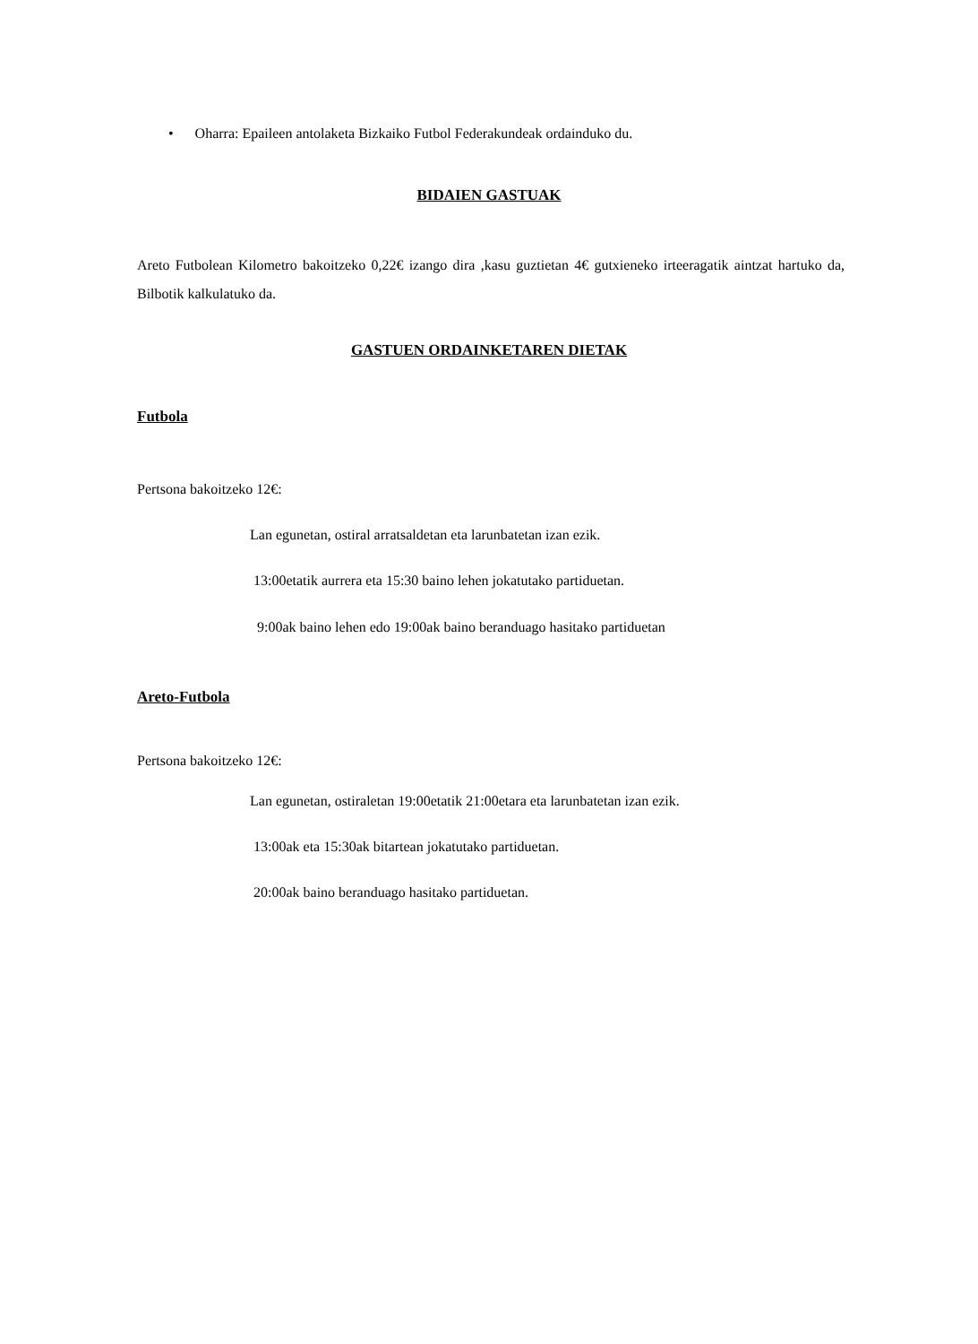• Oharra: Epaileen antolaketa Bizkaiko Futbol Federakundeak ordainduko du.
BIDAIEN GASTUAK
Areto Futbolean Kilometro bakoitzeko 0,22€ izango dira ,kasu guztietan 4€ gutxieneko irteeragatik aintzat hartuko da, Bilbotik kalkulatuko da.
GASTUEN ORDAINKETAREN DIETAK
Futbola
Pertsona bakoitzeko 12€:
Lan egunetan, ostiral arratsaldetan eta larunbatetan izan ezik.
13:00etatik aurrera eta 15:30 baino lehen jokatutako partiduetan.
9:00ak baino lehen edo 19:00ak baino beranduago hasitako partiduetan
Areto-Futbola
Pertsona bakoitzeko 12€:
Lan egunetan, ostiraletan 19:00etatik 21:00etara eta larunbatetan izan ezik.
13:00ak eta 15:30ak bitartean jokatutako partiduetan.
20:00ak baino beranduago hasitako partiduetan.